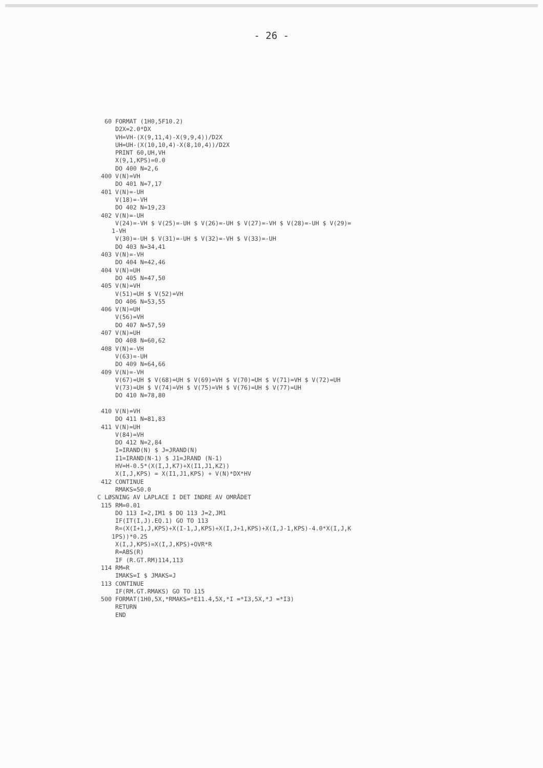- 26 -
  60 FORMAT (1H0,5F10.2)
     D2X=2.0*DX
     VH=VH-(X(9,11,4)-X(9,9,4))/D2X
     UH=UH-(X(10,10,4)-X(8,10,4))/D2X
     PRINT 60,UH,VH
     X(9,1,KPS)=0.0
     DO 400 N=2,6
 400 V(N)=VH
     DO 401 N=7,17
 401 V(N)=-UH
     V(18)=-VH
     DO 402 N=19,23
 402 V(N)=-UH
     V(24)=-VH $ V(25)=-UH $ V(26)=-UH $ V(27)=-VH $ V(28)=-UH $ V(29)=
    1-VH
     V(30)=-UH $ V(31)=-UH $ V(32)=-VH $ V(33)=-UH
     DO 403 N=34,41
 403 V(N)=-VH
     DO 404 N=42,46
 404 V(N)=UH
     DO 405 N=47,50
 405 V(N)=VH
     V(51)=UH $ V(52)=VH
     DO 406 N=53,55
 406 V(N)=UH
     V(56)=VH
     DO 407 N=57,59
 407 V(N)=UH
     DO 408 N=60,62
 408 V(N)=-VH
     V(63)=-UH
     DO 409 N=64,66
 409 V(N)=-VH
     V(67)=UH $ V(68)=UH $ V(69)=VH $ V(70)=UH $ V(71)=VH $ V(72)=UH
     V(73)=UH $ V(74)=VH $ V(75)=VH $ V(76)=UH $ V(77)=UH
     DO 410 N=78,80

 410 V(N)=VH
     DO 411 N=81,83
 411 V(N)=UH
     V(84)=VH
     DO 412 N=2,84
     I=IRAND(N) $ J=JRAND(N)
     I1=IRAND(N-1) $ J1=JRAND (N-1)
     HV=H-0.5*(X(I,J,K7)+X(I1,J1,KZ))
     X(I,J,KPS) = X(I1,J1,KPS) + V(N)*DX*HV
 412 CONTINUE
     RMAKS=50.0
C LØSNING AV LAPLACE I DET INDRE AV OMRÅDET
 115 RM=0.01
     DO 113 I=2,IM1 $ DO 113 J=2,JM1
     IF(IT(I,J).EQ.1) GO TO 113
     R=(X(I+1,J,KPS)+X(I-1,J,KPS)+X(I,J+1,KPS)+X(I,J-1,KPS)-4.0*X(I,J,K
    1PS))*0.25
     X(I,J,KPS)=X(I,J,KPS)+OVR*R
     R=ABS(R)
     IF (R.GT.RM)114,113
 114 RM=R
     IMAKS=I $ JMAKS=J
 113 CONTINUE
     IF(RM.GT.RMAKS) GO TO 115
 500 FORMAT(1H0,5X,*RMAKS=*E11.4,5X,*I =*I3,5X,*J =*I3)
     RETURN
     END